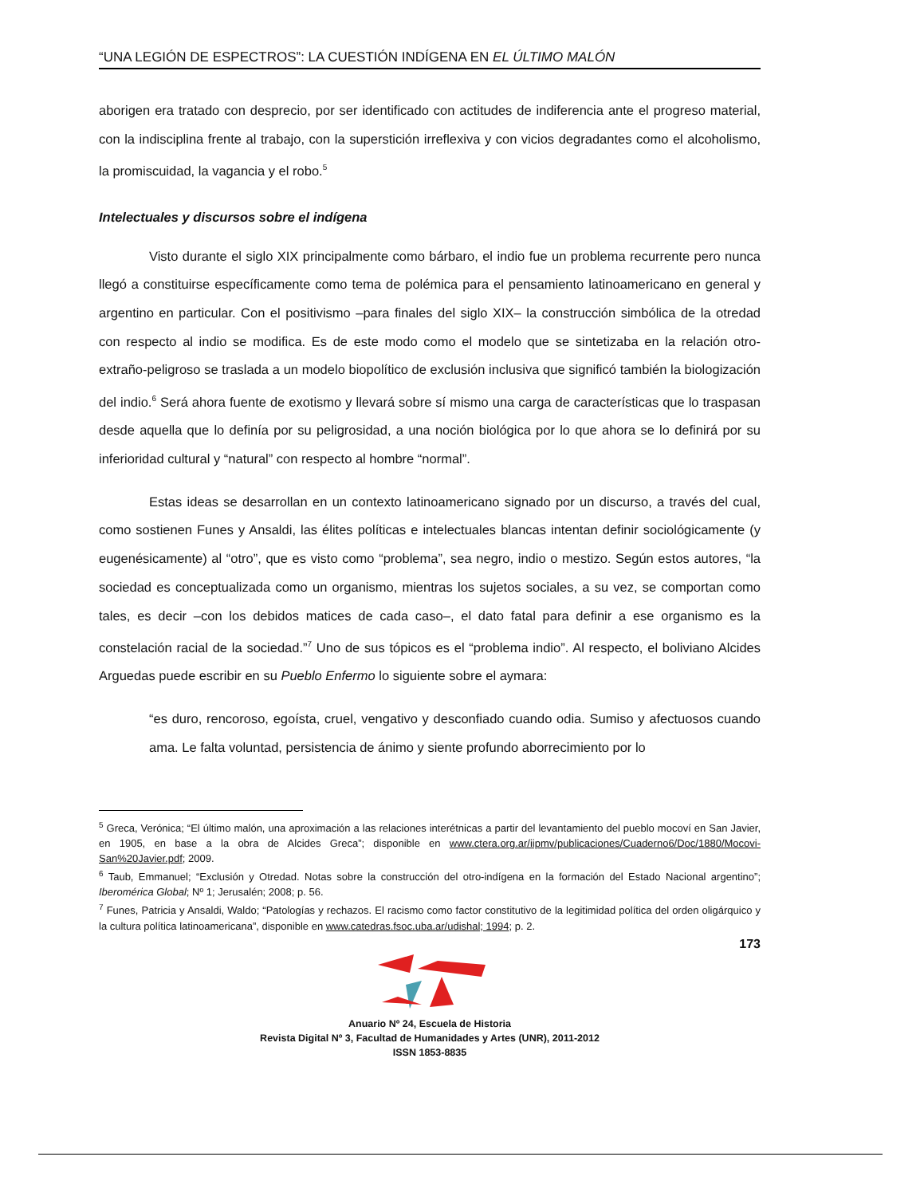“UNA LEGIÓN DE ESPECTROS”: LA CUESTIÓN INDÍGENA EN EL ÚLTIMO MALÓN
aborigen era tratado con desprecio, por ser identificado con actitudes de indiferencia ante el progreso material, con la indisciplina frente al trabajo, con la superstición irreflexiva y con vicios degradantes como el alcoholismo, la promiscuidad, la vagancia y el robo.<sup>5</sup>
Intelectuales y discursos sobre el indígena
Visto durante el siglo XIX principalmente como bárbaro, el indio fue un problema recurrente pero nunca llegó a constituirse específicamente como tema de polémica para el pensamiento latinoamericano en general y argentino en particular. Con el positivismo –para finales del siglo XIX– la construcción simbólica de la otredad con respecto al indio se modifica. Es de este modo como el modelo que se sintetizaba en la relación otro-extraño-peligroso se traslada a un modelo biopolítico de exclusión inclusiva que significó también la biologización del indio.<sup>6</sup> Será ahora fuente de exotismo y llevará sobre sí mismo una carga de características que lo traspasan desde aquella que lo definía por su peligrosidad, a una noción biológica por lo que ahora se lo definirá por su inferioridad cultural y “natural” con respecto al hombre “normal”.
Estas ideas se desarrollan en un contexto latinoamericano signado por un discurso, a través del cual, como sostienen Funes y Ansaldi, las élites políticas e intelectuales blancas intentan definir sociológicamente (y eugenésicamente) al “otro”, que es visto como “problema”, sea negro, indio o mestizo. Según estos autores, “la sociedad es conceptualizada como un organismo, mientras los sujetos sociales, a su vez, se comportan como tales, es decir –con los debidos matices de cada caso–, el dato fatal para definir a ese organismo es la constelación racial de la sociedad.”<sup>7</sup> Uno de sus tópicos es el “problema indio”. Al respecto, el boliviano Alcides Arguedas puede escribir en su Pueblo Enfermo lo siguiente sobre el aymara:
“es duro, rencoroso, egoísta, cruel, vengativo y desconfiado cuando odia. Sumiso y afectuosos cuando ama. Le falta voluntad, persistencia de ánimo y siente profundo aborrecimiento por lo
<sup>5</sup> Greca, Verónica; “El último malón, una aproximación a las relaciones interétnicas a partir del levantamiento del pueblo mocoví en San Javier, en 1905, en base a la obra de Alcides Greca”; disponible en www.ctera.org.ar/iipmv/publicaciones/Cuaderno6/Doc/1880/Mocovi-San%20Javier.pdf; 2009.
<sup>6</sup> Taub, Emmanuel; “Exclusión y Otredad. Notas sobre la construcción del otro-indígena en la formación del Estado Nacional argentino”; Iberomérica Global; Nº 1; Jerusalén; 2008; p. 56.
<sup>7</sup> Funes, Patricia y Ansaldi, Waldo; “Patologías y rechazos. El racismo como factor constitutivo de la legitimidad política del orden oligárquico y la cultura política latinoamericana”, disponible en www.catedras.fsoc.uba.ar/udishal; 1994; p. 2.
173
Anuario Nº 24, Escuela de Historia
Revista Digital Nº 3, Facultad de Humanidades y Artes (UNR), 2011-2012
ISSN 1853-8835